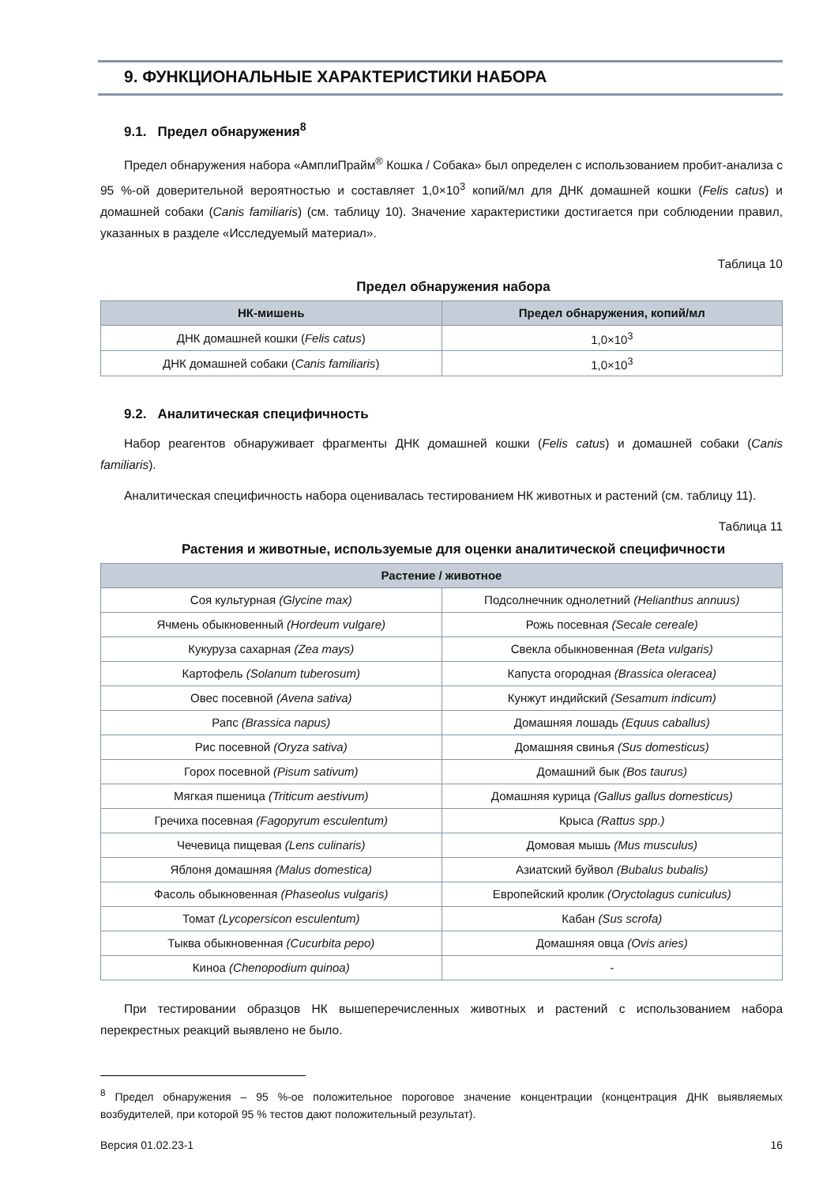9. ФУНКЦИОНАЛЬНЫЕ ХАРАКТЕРИСТИКИ НАБОРА
9.1. Предел обнаружения<sup>8</sup>
Предел обнаружения набора «АмплиПрайм<sup>®</sup> Кошка / Собака» был определен с использованием пробит-анализа с 95 %-ой доверительной вероятностью и составляет 1,0×10<sup>3</sup> копий/мл для ДНК домашней кошки (Felis catus) и домашней собаки (Canis familiaris) (см. таблицу 10). Значение характеристики достигается при соблюдении правил, указанных в разделе «Исследуемый материал».
Таблица 10
Предел обнаружения набора
| НК-мишень | Предел обнаружения, копий/мл |
| --- | --- |
| ДНК домашней кошки ( Felis catus ) | 1,0×10<sup>3</sup> |
| ДНК домашней собаки ( Canis familiaris ) | 1,0×10<sup>3</sup> |
9.2. Аналитическая специфичность
Набор реагентов обнаруживает фрагменты ДНК домашней кошки (Felis catus) и домашней собаки (Canis familiaris).
Аналитическая специфичность набора оценивалась тестированием НК животных и растений (см. таблицу 11).
Таблица 11
Растения и животные, используемые для оценки аналитической специфичности
| Растение / животное | |
| --- | --- |
| Соя культурная (Glycine max) | Подсолнечник однолетний (Helianthus annuus) |
| Ячмень обыкновенный (Hordeum vulgare) | Рожь посевная (Secale cereale) |
| Кукуруза сахарная (Zea mays) | Свекла обыкновенная (Beta vulgaris) |
| Картофель (Solanum tuberosum) | Капуста огородная (Brassica oleracea) |
| Овес посевной (Avena sativa) | Кунжут индийский (Sesamum indicum) |
| Рапс (Brassica napus) | Домашняя лошадь (Equus caballus) |
| Рис посевной (Oryza sativa) | Домашняя свинья (Sus domesticus) |
| Горох посевной (Pisum sativum) | Домашний бык (Bos taurus) |
| Мягкая пшеница (Triticum aestivum) | Домашняя курица (Gallus gallus domesticus) |
| Гречиха посевная (Fagopyrum esculentum) | Крыса (Rattus spp.) |
| Чечевица пищевая (Lens culinaris) | Домовая мышь (Mus musculus) |
| Яблоня домашняя (Malus domestica) | Азиатский буйвол (Bubalus bubalis) |
| Фасоль обыкновенная (Phaseolus vulgaris) | Европейский кролик (Oryctolagus cuniculus) |
| Томат (Lycopersicon esculentum) | Кабан (Sus scrofa) |
| Тыква обыкновенная (Cucurbita pepo) | Домашняя овца (Ovis aries) |
| Киноа (Chenopodium quinoa) | - |
При тестировании образцов НК вышеперечисленных животных и растений с использованием набора перекрестных реакций выявлено не было.
<sup>8</sup> Предел обнаружения – 95 %-ое положительное пороговое значение концентрации (концентрация ДНК выявляемых возбудителей, при которой 95 % тестов дают положительный результат).
Версия 01.02.23-1 16